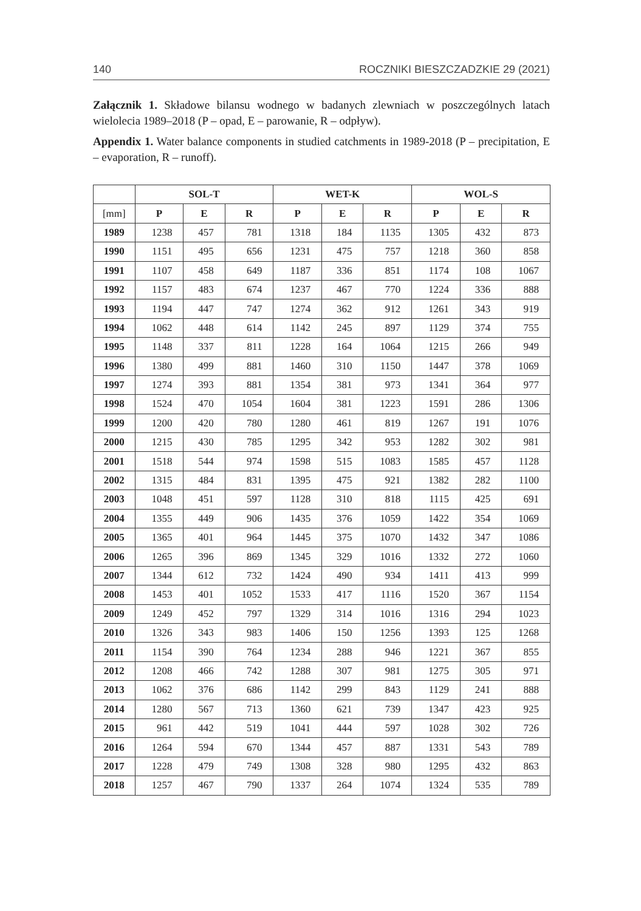140 ROCZNIKI BIESZCZADZKIE 29 (2021)
Załącznik 1. Składowe bilansu wodnego w badanych zlewniach w poszczególnych latach wielolecia 1989–2018 (P – opad, E – parowanie, R – odpływ).
Appendix 1. Water balance components in studied catchments in 1989-2018 (P – precipitation, E – evaporation, R – runoff).
| | SOL-T | | | WET-K | | | WOL-S | | |
| --- | --- | --- | --- | --- | --- | --- | --- | --- | --- |
| [mm] | P | E | R | P | E | R | P | E | R |
| 1989 | 1238 | 457 | 781 | 1318 | 184 | 1135 | 1305 | 432 | 873 |
| 1990 | 1151 | 495 | 656 | 1231 | 475 | 757 | 1218 | 360 | 858 |
| 1991 | 1107 | 458 | 649 | 1187 | 336 | 851 | 1174 | 108 | 1067 |
| 1992 | 1157 | 483 | 674 | 1237 | 467 | 770 | 1224 | 336 | 888 |
| 1993 | 1194 | 447 | 747 | 1274 | 362 | 912 | 1261 | 343 | 919 |
| 1994 | 1062 | 448 | 614 | 1142 | 245 | 897 | 1129 | 374 | 755 |
| 1995 | 1148 | 337 | 811 | 1228 | 164 | 1064 | 1215 | 266 | 949 |
| 1996 | 1380 | 499 | 881 | 1460 | 310 | 1150 | 1447 | 378 | 1069 |
| 1997 | 1274 | 393 | 881 | 1354 | 381 | 973 | 1341 | 364 | 977 |
| 1998 | 1524 | 470 | 1054 | 1604 | 381 | 1223 | 1591 | 286 | 1306 |
| 1999 | 1200 | 420 | 780 | 1280 | 461 | 819 | 1267 | 191 | 1076 |
| 2000 | 1215 | 430 | 785 | 1295 | 342 | 953 | 1282 | 302 | 981 |
| 2001 | 1518 | 544 | 974 | 1598 | 515 | 1083 | 1585 | 457 | 1128 |
| 2002 | 1315 | 484 | 831 | 1395 | 475 | 921 | 1382 | 282 | 1100 |
| 2003 | 1048 | 451 | 597 | 1128 | 310 | 818 | 1115 | 425 | 691 |
| 2004 | 1355 | 449 | 906 | 1435 | 376 | 1059 | 1422 | 354 | 1069 |
| 2005 | 1365 | 401 | 964 | 1445 | 375 | 1070 | 1432 | 347 | 1086 |
| 2006 | 1265 | 396 | 869 | 1345 | 329 | 1016 | 1332 | 272 | 1060 |
| 2007 | 1344 | 612 | 732 | 1424 | 490 | 934 | 1411 | 413 | 999 |
| 2008 | 1453 | 401 | 1052 | 1533 | 417 | 1116 | 1520 | 367 | 1154 |
| 2009 | 1249 | 452 | 797 | 1329 | 314 | 1016 | 1316 | 294 | 1023 |
| 2010 | 1326 | 343 | 983 | 1406 | 150 | 1256 | 1393 | 125 | 1268 |
| 2011 | 1154 | 390 | 764 | 1234 | 288 | 946 | 1221 | 367 | 855 |
| 2012 | 1208 | 466 | 742 | 1288 | 307 | 981 | 1275 | 305 | 971 |
| 2013 | 1062 | 376 | 686 | 1142 | 299 | 843 | 1129 | 241 | 888 |
| 2014 | 1280 | 567 | 713 | 1360 | 621 | 739 | 1347 | 423 | 925 |
| 2015 | 961 | 442 | 519 | 1041 | 444 | 597 | 1028 | 302 | 726 |
| 2016 | 1264 | 594 | 670 | 1344 | 457 | 887 | 1331 | 543 | 789 |
| 2017 | 1228 | 479 | 749 | 1308 | 328 | 980 | 1295 | 432 | 863 |
| 2018 | 1257 | 467 | 790 | 1337 | 264 | 1074 | 1324 | 535 | 789 |